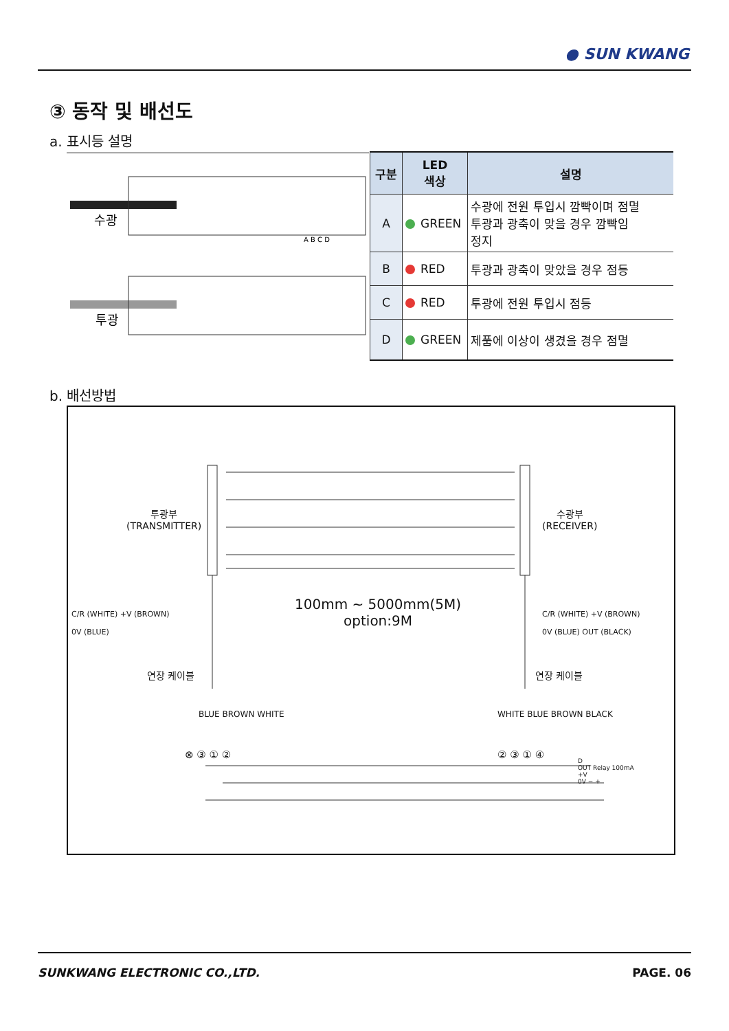● SUN KWANG
③ 동작 및 배선도
a. 표시등 설명
수광
투광
A B C D
| 구분 | LED 색상 | 설명 |
| --- | --- | --- |
| A | GREEN | 수광에 전원 투입시 깜빡이며 점멸 투광과 광축이 맞을 경우 깜빡임 정지 |
| B | RED | 투광과 광축이 맞았을 경우 점등 |
| C | RED | 투광에 전원 투입시 점등 |
| D | GREEN | 제품에 이상이 생겼을 경우 점멸 |
b. 배선방법
투광부
(TRANSMITTER)
수광부
(RECEIVER)
100mm ~ 5000mm(5M)
option:9M
C/R (WHITE) +V (BROWN)
0V (BLUE)
C/R (WHITE) +V (BROWN)
0V (BLUE) OUT (BLACK)
연장 케이블 연장 케이블
BLUE BROWN WHITE WHITE BLUE BROWN BLACK
⊗ ③ ① ② ② ③ ① ④
D
OUT Relay 100mA
+V
0V − +
SUNKWANG ELECTRONIC CO.,LTD. PAGE. 06